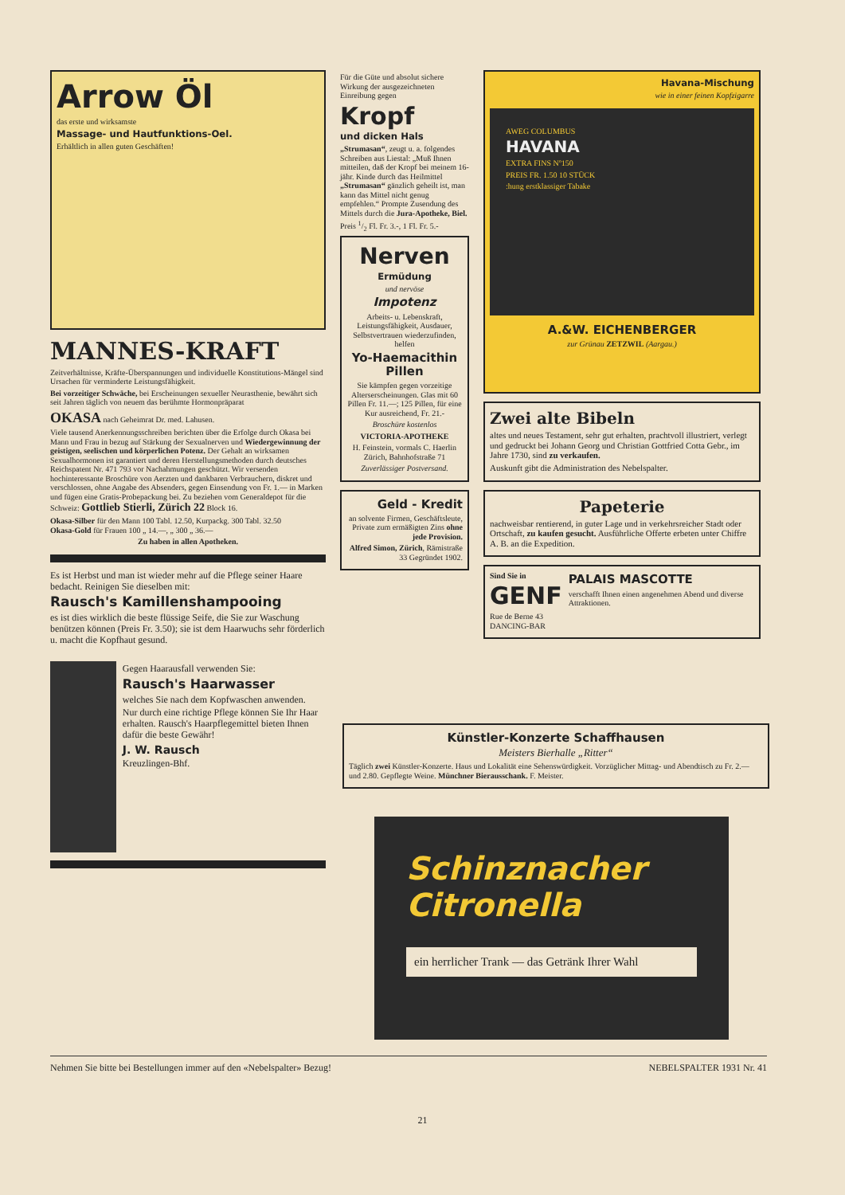Arrow Öl
das erste und wirksamste
Massage- und Hautfunktions-Oel.
Erhältlich in allen guten Geschäften!
MANNES-KRAFT
Zeitverhältnisse, Kräfte-Überspannungen und individuelle Konstitutions-Mängel sind Ursachen für verminderte Leistungsfähigkeit.
Bei vorzeitiger Schwäche, bei Erscheinungen sexueller Neurasthenie, bewährt sich seit Jahren täglich von neuem das berühmte Hormonpräparat
OKASA nach Geheimrat Dr. med. Lahusen.
Viele tausend Anerkennungsschreiben berichten über die Erfolge durch Okasa bei Mann und Frau in bezug auf Stärkung der Sexualnerven und Wiedergewinnung der geistigen, seelischen und körperlichen Potenz. Der Gehalt an wirksamen Sexualhormonen ist garantiert und deren Herstellungsmethoden durch deutsches Reichspatent Nr. 471 793 vor Nachahmungen geschützt. Wir versenden hochinteressante Broschüre von Aerzten und dankbaren Verbrauchern, diskret und verschlossen, ohne Angabe des Absenders, gegen Einsendung von Fr. 1.— in Marken und fügen eine Gratis-Probepackung bei. Zu beziehen vom Generaldepot für die Schweiz: Gottlieb Stierli, Zürich 22 Block 16.
Okasa-Silber für den Mann 100 Tabl. 12.50, Kurpackg. 300 Tabl. 32.50
Okasa-Gold für Frauen 100 „ 14.—, „ 300 „ 36.—
Zu haben in allen Apotheken.
Es ist Herbst und man ist wieder mehr auf die Pflege seiner Haare bedacht. Reinigen Sie dieselben mit:
Rausch's Kamillenshampooing
es ist dies wirklich die beste flüssige Seife, die Sie zur Waschung benützen können (Preis Fr. 3.50); sie ist dem Haarwuchs sehr förderlich u. macht die Kopfhaut gesund.
Gegen Haarausfall verwenden Sie:
Rausch's Haarwasser
welches Sie nach dem Kopfwaschen anwenden.
Nur durch eine richtige Pflege können Sie Ihr Haar erhalten. Rausch's Haarpflegemittel bieten Ihnen dafür die beste Gewähr!
J. W. Rausch
Kreuzlingen-Bhf.
Für die Güte und absolut sichere Wirkung der ausgezeichneten Einreibung gegen
Kropf
und dicken Hals
„Strumasan“, zeugt u. a. folgendes Schreiben aus Liestal: „Muß Ihnen mitteilen, daß der Kropf bei meinem 16-jähr. Kinde durch das Heilmittel „Strumasan“ gänzlich geheilt ist, man kann das Mittel nicht genug empfehlen.“ Prompte Zusendung des Mittels durch die Jura-Apotheke, Biel.
Preis 1/2 Fl. Fr. 3.-, 1 Fl. Fr. 5.-
Nerven
Ermüdung
und nervöse
Impotenz
Arbeits- u. Lebenskraft, Leistungsfähigkeit, Ausdauer, Selbstvertrauen wiederzufinden, helfen
Yo-Haemacithin Pillen
Sie kämpfen gegen vorzeitige Alterserscheinungen. Glas mit 60 Pillen Fr. 11.—; 125 Pillen, für eine Kur ausreichend, Fr. 21.-
Broschüre kostenlos
VICTORIA-APOTHEKE
H. Feinstein, vormals C. Haerlin Zürich, Bahnhofstraße 71
Zuverlässiger Postversand.
Geld - Kredit
an solvente Firmen, Geschäftsleute, Private zum ermäßigten Zins ohne jede Provision.
Alfred Simon, Zürich, Rämistraße 33 Gegründet 1902.
Havana-Mischung
wie in einer feinen Kopfzigarre
AWEG COLUMBUS
HAVANA
EXTRA FINS Nº150
PREIS FR. 1.50 10 STÜCK
:hung erstklassiger Tabake
A.&W. EICHENBERGER
zur Grünau ZETZWIL (Aargau.)
Zwei alte Bibeln
altes und neues Testament, sehr gut erhalten, prachtvoll illustriert, verlegt und gedruckt bei Johann Georg und Christian Gottfried Cotta Gebr., im Jahre 1730, sind zu verkaufen.
Auskunft gibt die Administration des Nebelspalter.
Papeterie
nachweisbar rentierend, in guter Lage und in verkehrsreicher Stadt oder Ortschaft, zu kaufen gesucht. Ausführliche Offerte erbeten unter Chiffre A. B. an die Expedition.
Sind Sie in
GENF
Rue de Berne 43
DANCING-BAR
PALAIS MASCOTTE
verschafft Ihnen einen angenehmen Abend und diverse Attraktionen.
Künstler-Konzerte Schaffhausen
Meisters Bierhalle „Ritter“
Täglich zwei Künstler-Konzerte. Haus und Lokalität eine Sehenswürdigkeit. Vorzüglicher Mittag- und Abendtisch zu Fr. 2.— und 2.80. Gepflegte Weine. Münchner Bierausschank. F. Meister.
Schinznacher Citronella
ein herrlicher Trank — das Getränk Ihrer Wahl
Nehmen Sie bitte bei Bestellungen immer auf den «Nebelspalter» Bezug! NEBELSPALTER 1931 Nr. 41
21